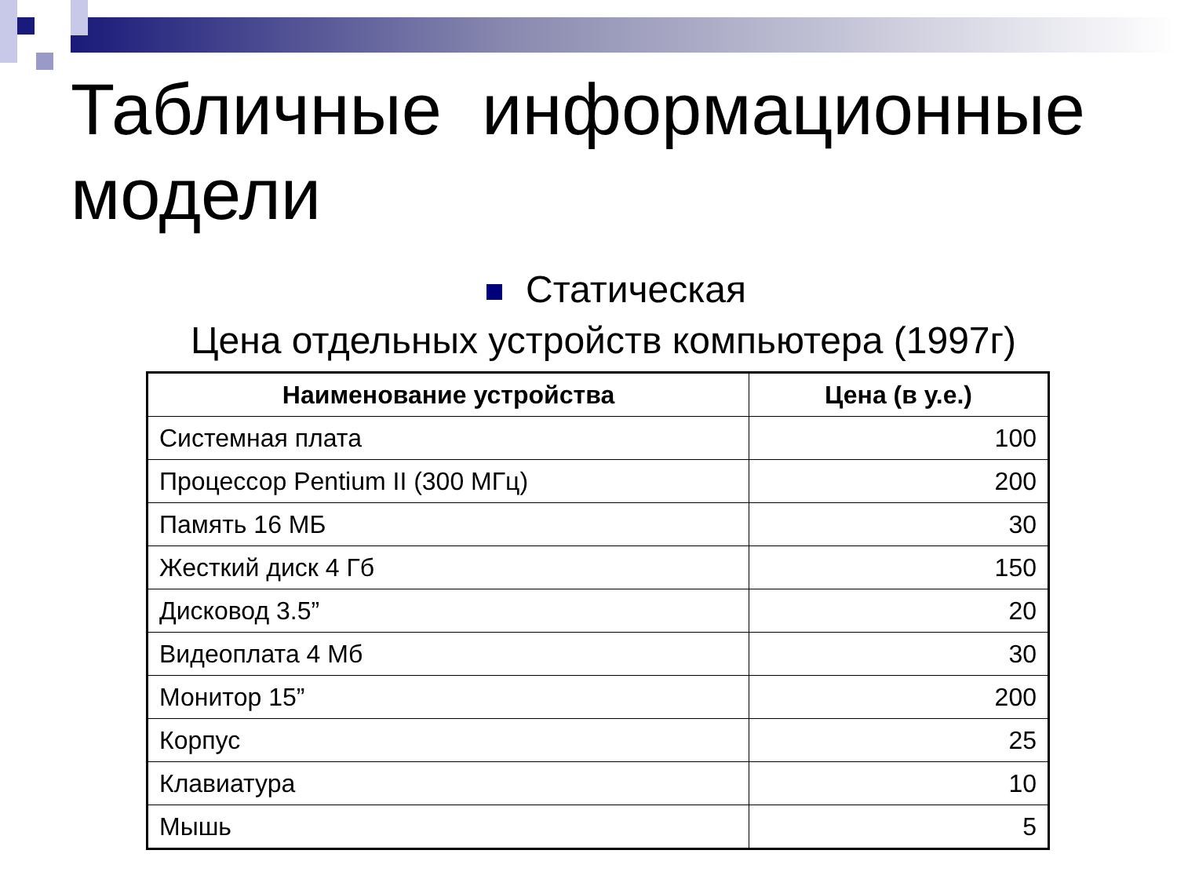Табличные информационные модели
Статическая
Цена отдельных устройств компьютера (1997г)
| Наименование устройства | Цена (в у.е.) |
| --- | --- |
| Системная плата | 100 |
| Процессор Pentium II (300 МГц) | 200 |
| Память 16 МБ | 30 |
| Жесткий диск 4 Гб | 150 |
| Дисковод 3.5” | 20 |
| Видеоплата 4 Мб | 30 |
| Монитор 15” | 200 |
| Корпус | 25 |
| Клавиатура | 10 |
| Мышь | 5 |